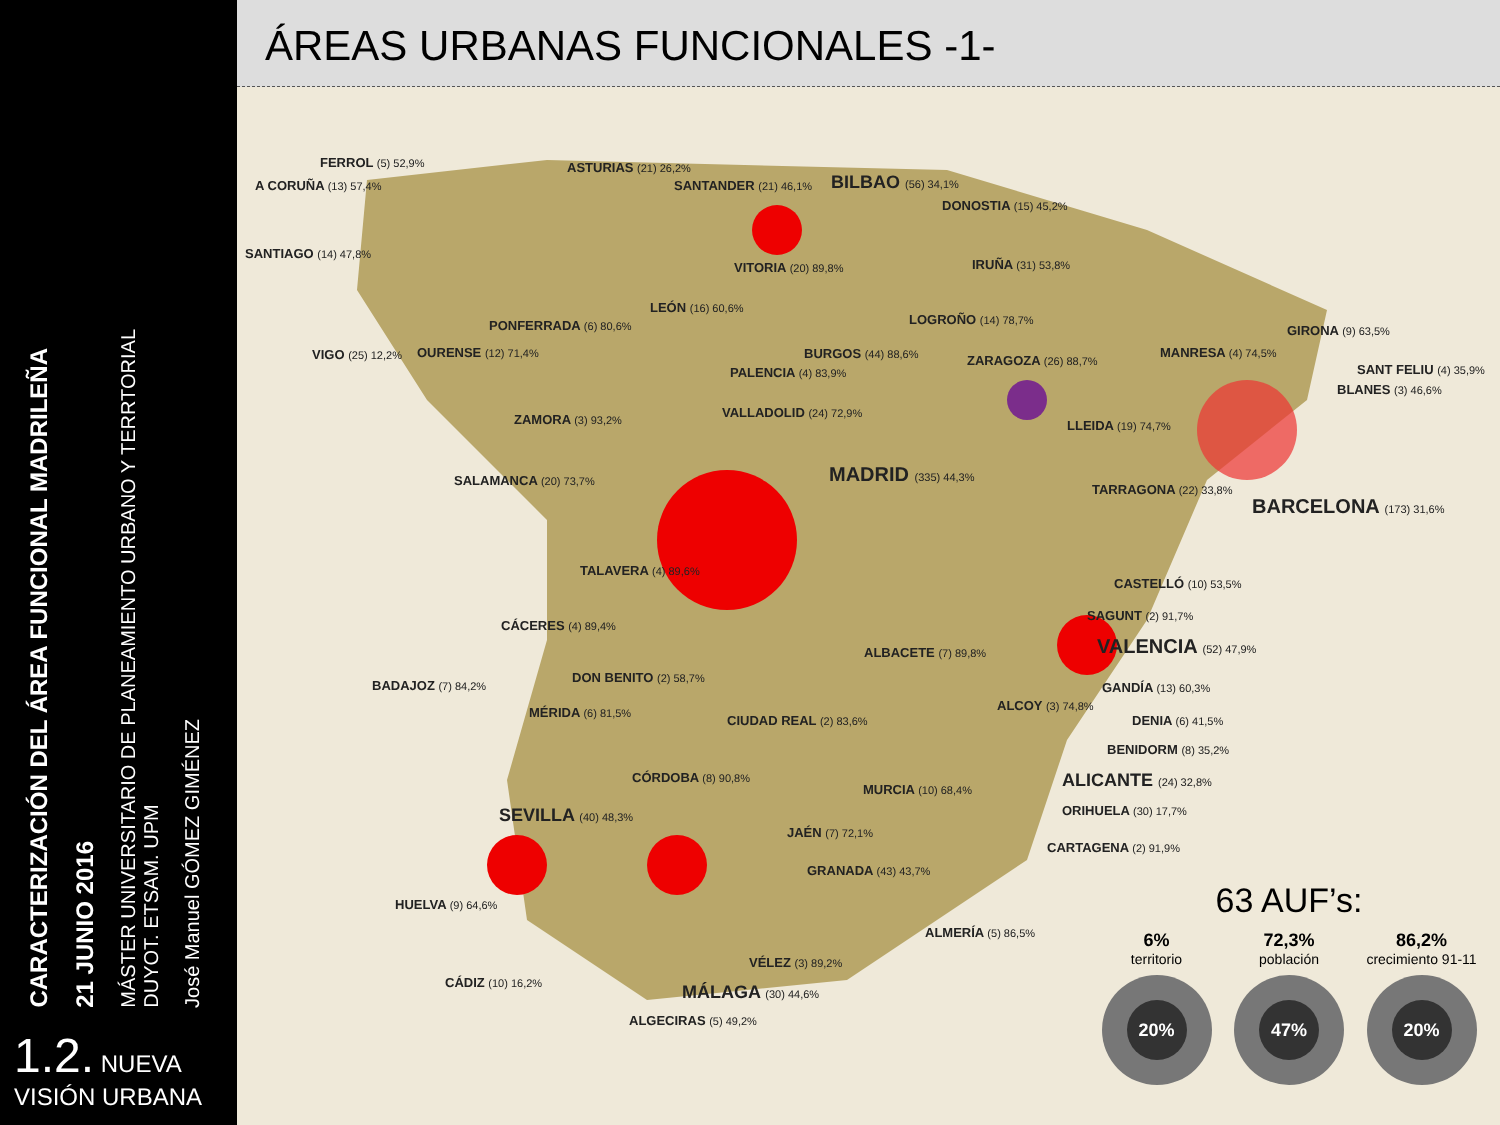CARACTERIZACIÓN DEL ÁREA FUNCIONAL MADRILEÑA
21 JUNIO 2016
MÁSTER UNIVERSITARIO DE PLANEAMIENTO URBANO Y TERRTORIAL
DUYOT. ETSAM. UPM
José Manuel GÓMEZ GIMÉNEZ
1.2. NUEVA
VISIÓN URBANA
ÁREAS URBANAS FUNCIONALES -1-
FERROL (5) 52,9%
A CORUÑA (13) 57,4%
SANTIAGO (14) 47,8%
VIGO (25) 12,2% OURENSE (12) 71,4%
PONFERRADA (6) 80,6%
ASTURIAS (21) 26,2%
SANTANDER (21) 46,1% BILBAO (56) 34,1%
DONOSTIA (15) 45,2%
VITORIA (20) 89,8% IRUÑA (31) 53,8%
LEÓN (16) 60,6%
LOGROÑO (14) 78,7%
BURGOS (44) 88,6%
PALENCIA (4) 83,9%
ZARAGOZA (26) 88,7%
MANRESA (4) 74,5%
GIRONA (9) 63,5%
SANT FELIU (4) 35,9%
BLANES (3) 46,6%
ZAMORA (3) 93,2% VALLADOLID (24) 72,9%
LLEIDA (19) 74,7%
SALAMANCA (20) 73,7% MADRID (335) 44,3%
TARRAGONA (22) 33,8%
BARCELONA (173) 31,6%
TALAVERA (4) 89,6%
CASTELLÓ (10) 53,5%
SAGUNT (2) 91,7%
CÁCERES (4) 89,4%
ALBACETE (7) 89,8% VALENCIA (52) 47,9%
DON BENITO (2) 58,7%
BADAJOZ (7) 84,2% GANDÍA (13) 60,3%
MÉRIDA (6) 81,5% ALCOY (3) 74,8%
CIUDAD REAL (2) 83,6% DENIA (6) 41,5%
BENIDORM (8) 35,2%
CÓRDOBA (8) 90,8% ALICANTE (24) 32,8%
MURCIA (10) 68,4%
SEVILLA (40) 48,3% ORIHUELA (30) 17,7%
JAÉN (7) 72,1%
CARTAGENA (2) 91,9%
GRANADA (43) 43,7%
HUELVA (9) 64,6%
ALMERÍA (5) 86,5%
VÉLEZ (3) 89,2%
CÁDIZ (10) 16,2% MÁLAGA (30) 44,6%
ALGECIRAS (5) 49,2%
63 AUF’s:
6%
territorio
20%
72,3%
población
47%
86,2%
crecimiento 91-11
20%